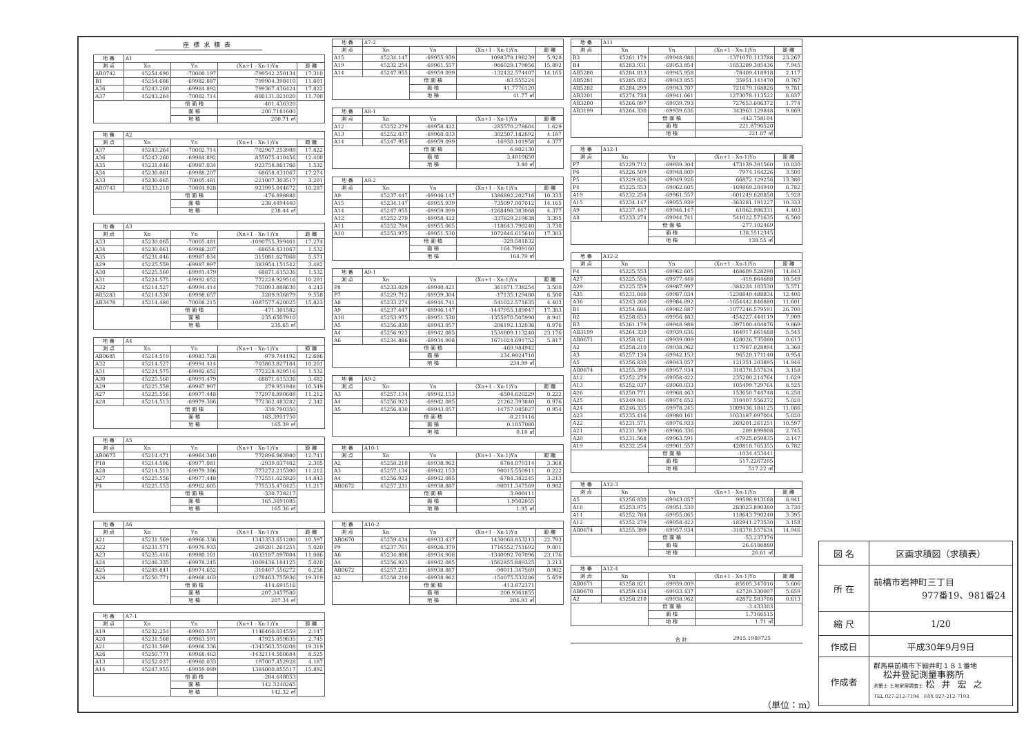座標求積表
| 地 番 | A1 | | | |
| 測 点 | Xn | Yn | (Xn+1 - Xn-1)Yn | 距 離 |
| AB0742 | 45254.690 | -70000.197 | -799542.250134 | 17.310 |
| B1 | 45254.686 | -69982.887 | 799904.398410 | 11.601 |
| A36 | 45243.260 | -69984.892 | 799367.436424 | 17.822 |
| A37 | 45243.264 | -70002.714 | -800131.021020 | 11.700 |
| | | 倍 面 積 | -401.436320 | |
| | | 面 積 | 200.7181600 | |
| | | 地 積 | 200.71 ㎡ | |
| 地 番 | A2 | | | |
| 測 点 | Xn | Yn | (Xn+1 - Xn-1)Yn | 距 離 |
| A37 | 45243.264 | -70002.714 | -702967.253988 | 17.822 |
| A36 | 45243.260 | -69984.892 | 855075.410456 | 12.400 |
| A35 | 45231.046 | -69987.034 | 923758.861766 | 1.532 |
| A34 | 45230.061 | -69988.207 | 68658.431067 | 17.274 |
| A33 | 45230.065 | -70005.481 | -221007.303517 | 3.201 |
| AB0743 | 45233.218 | -70004.928 | -923995.044672 | 10.287 |
| | | 倍 面 積 | -476.898888 | |
| | | 面 積 | 238.4494440 | |
| | | 地 積 | 238.44 ㎡ | |
| 地 番 | A3 | | | |
| 測 点 | Xn | Yn | (Xn+1 - Xn-1)Yn | 距 離 |
| A33 | 45230.065 | -70005.481 | -1090755.399461 | 17.274 |
| A34 | 45230.061 | -69988.207 | -68658.431067 | 1.532 |
| A35 | 45231.046 | -69987.034 | 315081.627068 | 5.571 |
| A29 | 45225.559 | -69987.997 | 383954.151542 | 3.482 |
| A30 | 45225.560 | -69991.479 | 68871.615336 | 1.532 |
| A31 | 45224.575 | -69992.652 | 772228.929516 | 10.201 |
| A32 | 45214.527 | -69994.414 | 703093.888630 | 4.243 |
| AB5283 | 45214.530 | -69998.657 | 3289.936879 | 9.558 |
| AB3478 | 45214.480 | -70008.215 | -1087577.620025 | 15.823 |
| | | 倍 面 積 | -471.301582 | |
| | | 面 積 | 235.6507910 | |
| | | 地 積 | 235.65 ㎡ | |
| 地 番 | A4 | | | |
| 測 点 | Xn | Yn | (Xn+1 - Xn-1)Yn | 距 離 |
| AB0685 | 45214.519 | -69981.728 | -979.744192 | 12.686 |
| A32 | 45214.527 | -69994.414 | -703863.827184 | 10.201 |
| A31 | 45224.575 | -69992.652 | -772228.929516 | 1.532 |
| A30 | 45225.560 | -69991.479 | -68871.615336 | 3.482 |
| A29 | 45225.559 | -69987.997 | 279.951988 | 10.549 |
| A27 | 45225.556 | -69977.448 | 772970.890608 | 11.212 |
| A28 | 45214.513 | -69979.386 | 772362.483282 | 2.342 |
| | | 倍 面 積 | -330.790350 | |
| | | 面 積 | 165.3951750 | |
| | | 地 積 | 165.39 ㎡ | |
| 地 番 | A5 | | | |
| 測 点 | Xn | Yn | (Xn+1 - Xn-1)Yn | 距 離 |
| AB0673 | 45214.471 | -69964.340 | 772896.063980 | 12.741 |
| P18 | 45214.506 | -69977.081 | -2939.037402 | 2.305 |
| A28 | 45214.513 | -69979.386 | -773272.215300 | 11.212 |
| A27 | 45225.556 | -69977.448 | -772551.025920 | 14.843 |
| P4 | 45225.553 | -69962.605 | 775535.476425 | 11.217 |
| | | 倍 面 積 | -330.738217 | |
| | | 面 積 | 165.3691085 | |
| | | 地 積 | 165.36 ㎡ | |
| 地 番 | A6 | | | |
| 測 点 | Xn | Yn | (Xn+1 - Xn-1)Yn | 距 離 |
| A21 | 45231.569 | -69966.336 | 1343353.651200 | 10.597 |
| A22 | 45231.571 | -69976.933 | -269201.261251 | 5.020 |
| A23 | 45235.416 | -69980.161 | -1033187.097004 | 11.086 |
| A24 | 45246.335 | -69978.245 | -1009436.184125 | 5.020 |
| A25 | 45249.841 | -69974.652 | -310407.556272 | 6.258 |
| A26 | 45250.771 | -69968.463 | 1278463.755936 | 19.319 |
| | | 倍 面 積 | -414.691516 | |
| | | 面 積 | 207.3457580 | |
| | | 地 積 | 207.34 ㎡ | |
| 地 番 | A7-1 | | | |
| 測 点 | Xn | Yn | (Xn+1 - Xn-1)Yn | 距 離 |
| A19 | 45232.254 | -69961.557 | 1146460.034559 | 2.147 |
| A20 | 45231.568 | -69963.591 | 47925.059835 | 2.745 |
| A21 | 45231.569 | -69966.336 | -1343563.550208 | 19.319 |
| A26 | 45250.771 | -69968.463 | -1432114.500684 | 8.525 |
| A13 | 45252.037 | -69960.033 | 197007.452928 | 4.187 |
| A14 | 45247.955 | -69959.099 | 1384000.855517 | 15.892 |
| | | 倍 面 積 | -284.648053 | |
| | | 面 積 | 142.3240265 | |
| | | 地 積 | 142.32 ㎡ | |
| 地 番 | A7-2 | | | |
| 測 点 | Xn | Yn | (Xn+1 - Xn-1)Yn | 距 離 |
| A15 | 45234.147 | -69955.939 | 1098378.198239 | 5.928 |
| A19 | 45232.254 | -69961.557 | -966029.179056 | 15.892 |
| A14 | 45247.955 | -69959.099 | -132432.574407 | 14.165 |
| | | 倍 面 積 | -83.555224 | |
| | | 面 積 | 41.7776120 | |
| | | 地 積 | 41.77 ㎡ | |
| 地 番 | A8-1 | | | |
| 測 点 | Xn | Yn | (Xn+1 - Xn-1)Yn | 距 離 |
| A12 | 45252.279 | -69958.422 | -285570.278604 | 1.629 |
| A13 | 45252.037 | -69960.033 | 302507.182692 | 4.187 |
| A14 | 45247.955 | -69959.099 | -16930.101958 | 4.377 |
| | | 倍 面 積 | 6.802130 | |
| | | 面 積 | 3.4010650 | |
| | | 地 積 | 3.40 ㎡ | |
| 地 番 | A8-2 | | | |
| 測 点 | Xn | Yn | (Xn+1 - Xn-1)Yn | 距 離 |
| A9 | 45237.447 | -69946.147 | 1386892.202716 | 10.333 |
| A15 | 45234.147 | -69955.939 | -735097.007012 | 14.165 |
| A14 | 45247.955 | -69959.099 | -1268498.383068 | 4.377 |
| A12 | 45252.279 | -69958.422 | -337829.219838 | 3.395 |
| A11 | 45252.784 | -69955.065 | -118643.790240 | 3.730 |
| A10 | 45253.975 | -69951.530 | 1072846.615610 | 17.383 |
| | | 倍 面 積 | -329.581832 | |
| | | 面 積 | 164.7909160 | |
| | | 地 積 | 164.79 ㎡ | |
| 地 番 | A9-1 | | | |
| 測 点 | Xn | Yn | (Xn+1 - Xn-1)Yn | 距 離 |
| P8 | 45233.029 | -69940.421 | 361871.738254 | 3.500 |
| P7 | 45229.712 | -69939.304 | -17135.129480 | 6.500 |
| A8 | 45233.274 | -69944.741 | -541022.571635 | 4.403 |
| A9 | 45237.447 | -69946.147 | -1447955.189047 | 17.383 |
| A10 | 45253.975 | -69951.530 | -1355870.505990 | 8.941 |
| A5 | 45256.830 | -69943.057 | -206192.132036 | 0.976 |
| A4 | 45256.923 | -69942.085 | 1534809.113240 | 23.176 |
| A6 | 45234.886 | -69934.908 | 1671024.691752 | 5.817 |
| | | 倍 面 積 | -469.984942 | |
| | | 面 積 | 234.9924710 | |
| | | 地 積 | 234.99 ㎡ | |
| 地 番 | A9-2 | | | |
| 測 点 | Xn | Yn | (Xn+1 - Xn-1)Yn | 距 離 |
| A3 | 45257.134 | -69942.153 | -6504.620229 | 0.222 |
| A4 | 45256.923 | -69942.085 | 21262.393840 | 0.976 |
| A5 | 45256.830 | -69943.057 | -14757.985027 | 0.954 |
| | | 倍 面 積 | -0.211416 | |
| | | 面 積 | 0.1057080 | |
| | | 地 積 | 0.10 ㎡ | |
| 地 番 | A10-1 | | | |
| 測 点 | Xn | Yn | (Xn+1 - Xn-1)Yn | 距 離 |
| A2 | 45258.210 | -69938.962 | 6784.079314 | 3.368 |
| A3 | 45257.134 | -69942.153 | 90015.550911 | 0.222 |
| A4 | 45256.923 | -69942.085 | -6784.382245 | 3.213 |
| AB0672 | 45257.231 | -69938.887 | -90011.347569 | 0.982 |
| | | 倍 面 積 | 3.900411 | |
| | | 面 積 | 1.9502055 | |
| | | 地 積 | 1.95 ㎡ | |
| 地 番 | A10-2 | | | |
| 測 点 | Xn | Yn | (Xn+1 - Xn-1)Yn | 距 離 |
| AB0670 | 45259.434 | -69933.437 | 1430068.853213 | 22.793 |
| P9 | 45237.761 | -69926.379 | 1716552.751692 | 9.001 |
| A6 | 45234.886 | -69934.908 | -1340092.707096 | 23.176 |
| A4 | 45256.923 | -69942.085 | -1562855.889325 | 3.213 |
| AB0672 | 45257.231 | -69938.887 | -90011.347569 | 0.982 |
| A2 | 45258.210 | -69938.962 | -154075.533286 | 5.659 |
| | | 倍 面 積 | -413.872371 | |
| | | 面 積 | 206.9361855 | |
| | | 地 積 | 206.93 ㎡ | |
| 地 番 | A11 | | | |
| 測 点 | Xn | Yn | (Xn+1 - Xn-1)Yn | 距 離 |
| B3 | 45261.179 | -69948.988 | -1371070.113788 | 23.267 |
| B4 | 45283.931 | -69953.854 | -1653289.385436 | 7.945 |
| AB5280 | 45284.813 | -69945.958 | -78409.418918 | 2.117 |
| AB5281 | 45285.052 | -69943.855 | 35951.141470 | 0.767 |
| AB5282 | 45284.299 | -69943.707 | 721679.168826 | 9.781 |
| AB3201 | 45274.734 | -69941.661 | 1273078.113522 | 8.837 |
| AB3200 | 45266.097 | -69939.793 | 727653.606372 | 1.774 |
| AB3199 | 45264.330 | -69939.636 | 343963.129848 | 9.869 |
| | | 倍 面 積 | -443.758104 | |
| | | 面 積 | 221.8790520 | |
| | | 地 積 | 221.87 ㎡ | |
| 地 番 | A12-1 | | | |
| 測 点 | Xn | Yn | (Xn+1 - Xn-1)Yn | 距 離 |
| P7 | 45229.712 | -69939.304 | 473139.391560 | 10.030 |
| P6 | 45226.509 | -69948.809 | -7974.164226 | 3.500 |
| P5 | 45229.826 | -69949.926 | 66872.129256 | 13.380 |
| P4 | 45225.553 | -69962.605 | -169869.204940 | 6.782 |
| A19 | 45232.254 | -69961.557 | -601249.620858 | 5.928 |
| A15 | 45234.147 | -69955.939 | -363281.191227 | 10.333 |
| A9 | 45237.447 | -69946.147 | 61062.986331 | 4.403 |
| A8 | 45233.274 | -69944.741 | 541022.571635 | 6.500 |
| | | 倍 面 積 | -277.102469 | |
| | | 面 積 | 138.5512345 | |
| | | 地 積 | 138.55 ㎡ | |
| 地 番 | A12-2 | | | |
| 測 点 | Xn | Yn | (Xn+1 - Xn-1)Yn | 距 離 |
| P4 | 45225.553 | -69962.605 | 468609.528290 | 14.843 |
| A27 | 45225.556 | -69977.448 | -419.864688 | 10.549 |
| A29 | 45225.559 | -69987.997 | -384234.103530 | 5.571 |
| A35 | 45231.046 | -69987.034 | -1238840.488834 | 12.400 |
| A36 | 45243.260 | -69984.892 | -1654442.846880 | 11.601 |
| B1 | 45254.686 | -69982.887 | -1077246.579591 | 26.700 |
| B2 | 45258.653 | -69956.483 | -454227.444119 | 7.909 |
| B3 | 45261.179 | -69948.988 | -397100.404876 | 9.869 |
| AB3199 | 45264.330 | -69939.636 | 164917.661688 | 5.545 |
| AB0671 | 45258.821 | -69939.009 | 428026.735080 | 0.613 |
| A2 | 45258.210 | -69938.962 | 117987.028894 | 3.368 |
| A3 | 45257.134 | -69942.153 | 96520.171140 | 0.954 |
| A5 | 45256.830 | -69943.057 | 121351.203895 | 14.946 |
| AB0674 | 45255.399 | -69957.934 | 318378.557634 | 3.158 |
| A12 | 45252.279 | -69958.422 | 235200.214764 | 1.629 |
| A13 | 45252.037 | -69960.033 | 105499.729764 | 8.525 |
| A26 | 45250.771 | -69968.463 | 153650.744748 | 6.258 |
| A25 | 45249.841 | -69974.652 | 310407.556272 | 5.020 |
| A24 | 45246.335 | -69978.245 | 1009436.184125 | 11.086 |
| A23 | 45235.416 | -69980.161 | 1033187.097004 | 5.020 |
| A22 | 45231.571 | -69976.933 | 269201.261251 | 10.597 |
| A21 | 45231.569 | -69966.336 | 209.899008 | 2.745 |
| A20 | 45231.568 | -69963.591 | -47925.059835 | 2.147 |
| A19 | 45232.254 | -69961.557 | 420818.765355 | 6.782 |
| | | 倍 面 積 | -1034.453441 | |
| | | 面 積 | 517.2267205 | |
| | | 地 積 | 517.22 ㎡ | |
| 地 番 | A12-3 | | | |
| 測 点 | Xn | Yn | (Xn+1 - Xn-1)Yn | 距 離 |
| A5 | 45256.830 | -69943.057 | 99598.913168 | 8.941 |
| A10 | 45253.975 | -69951.530 | 283023.890380 | 3.730 |
| A11 | 45252.784 | -69955.065 | 118643.790240 | 3.395 |
| A12 | 45252.279 | -69958.422 | -182941.273530 | 3.158 |
| AB0674 | 45255.399 | -69957.934 | -318378.557634 | 14.946 |
| | | 倍 面 積 | -53.237376 | |
| | | 面 積 | 26.6186880 | |
| | | 地 積 | 26.61 ㎡ | |
| 地 番 | A12-4 | | | |
| 測 点 | Xn | Yn | (Xn+1 - Xn-1)Yn | 距 離 |
| AB0671 | 45258.821 | -69939.009 | -85605.347016 | 5.606 |
| AB0670 | 45259.434 | -69933.437 | 42729.330007 | 5.659 |
| A2 | 45258.210 | -69938.962 | 42872.583706 | 0.613 |
| | | 倍 面 積 | -3.433303 | |
| | | 面 積 | 1.7166515 | |
| | | 地 積 | 1.71 ㎡ | |
合 計 2915.1989725
| 図 名 | 区画求積図（求積表） |
| 所 在 | 前橋市岩神町三丁目 977番19、981番24 |
| 縮 尺 | 1/20 |
| 作成日 | 平成30年9月9日 |
| 作成者 | 群馬県前橋市下細井町１８１番地 松井登記測量事務所 測量士 土地家屋調査士 松井宏之 TEL 027-212-7194 FAX 027-212-7193 |
（単位：m）